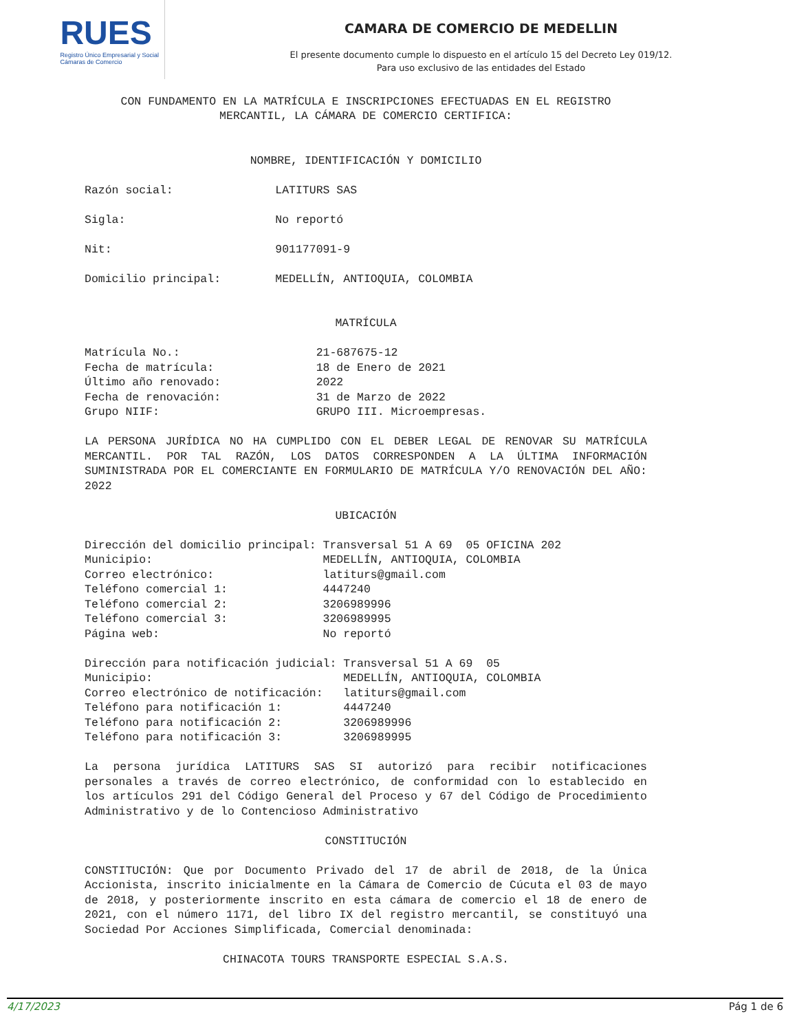RUES
Registro Único Empresarial y Social
Cámaras de Comercio
CAMARA DE COMERCIO DE MEDELLIN
El presente documento cumple lo dispuesto en el artículo 15 del Decreto Ley 019/12.
Para uso exclusivo de las entidades del Estado
CON FUNDAMENTO EN LA MATRÍCULA E INSCRIPCIONES EFECTUADAS EN EL REGISTRO MERCANTIL, LA CÁMARA DE COMERCIO CERTIFICA:
NOMBRE, IDENTIFICACIÓN Y DOMICILIO
Razón social: LATITURS SAS Sigla: No reportó Nit: 901177091-9 Domicilio principal: MEDELLÍN, ANTIOQUIA, COLOMBIA
MATRÍCULA
Matrícula No.: 21-687675-12 Fecha de matrícula: 18 de Enero de 2021 Último año renovado: 2022 Fecha de renovación: 31 de Marzo de 2022 Grupo NIIF: GRUPO III. Microempresas.
LA PERSONA JURÍDICA NO HA CUMPLIDO CON EL DEBER LEGAL DE RENOVAR SU MATRÍCULA MERCANTIL. POR TAL RAZÓN, LOS DATOS CORRESPONDEN A LA ÚLTIMA INFORMACIÓN SUMINISTRADA POR EL COMERCIANTE EN FORMULARIO DE MATRÍCULA Y/O RENOVACIÓN DEL AÑO: 2022
UBICACIÓN
Dirección del domicilio principal: Transversal 51 A 69 05 OFICINA 202 Municipio: MEDELLÍN, ANTIOQUIA, COLOMBIA Correo electrónico: latiturs@gmail.com Teléfono comercial 1: 4447240 Teléfono comercial 2: 3206989996 Teléfono comercial 3: 3206989995 Página web: No reportó Dirección para notificación judicial: Transversal 51 A 69 05 Municipio: MEDELLÍN, ANTIOQUIA, COLOMBIA Correo electrónico de notificación: latiturs@gmail.com Teléfono para notificación 1: 4447240 Teléfono para notificación 2: 3206989996 Teléfono para notificación 3: 3206989995
La persona jurídica LATITURS SAS SI autorizó para recibir notificaciones personales a través de correo electrónico, de conformidad con lo establecido en los artículos 291 del Código General del Proceso y 67 del Código de Procedimiento Administrativo y de lo Contencioso Administrativo
CONSTITUCIÓN
CONSTITUCIÓN: Que por Documento Privado del 17 de abril de 2018, de la Única Accionista, inscrito inicialmente en la Cámara de Comercio de Cúcuta el 03 de mayo de 2018, y posteriormente inscrito en esta cámara de comercio el 18 de enero de 2021, con el número 1171, del libro IX del registro mercantil, se constituyó una Sociedad Por Acciones Simplificada, Comercial denominada:
CHINACOTA TOURS TRANSPORTE ESPECIAL S.A.S.
4/17/2023 Pág 1 de 6